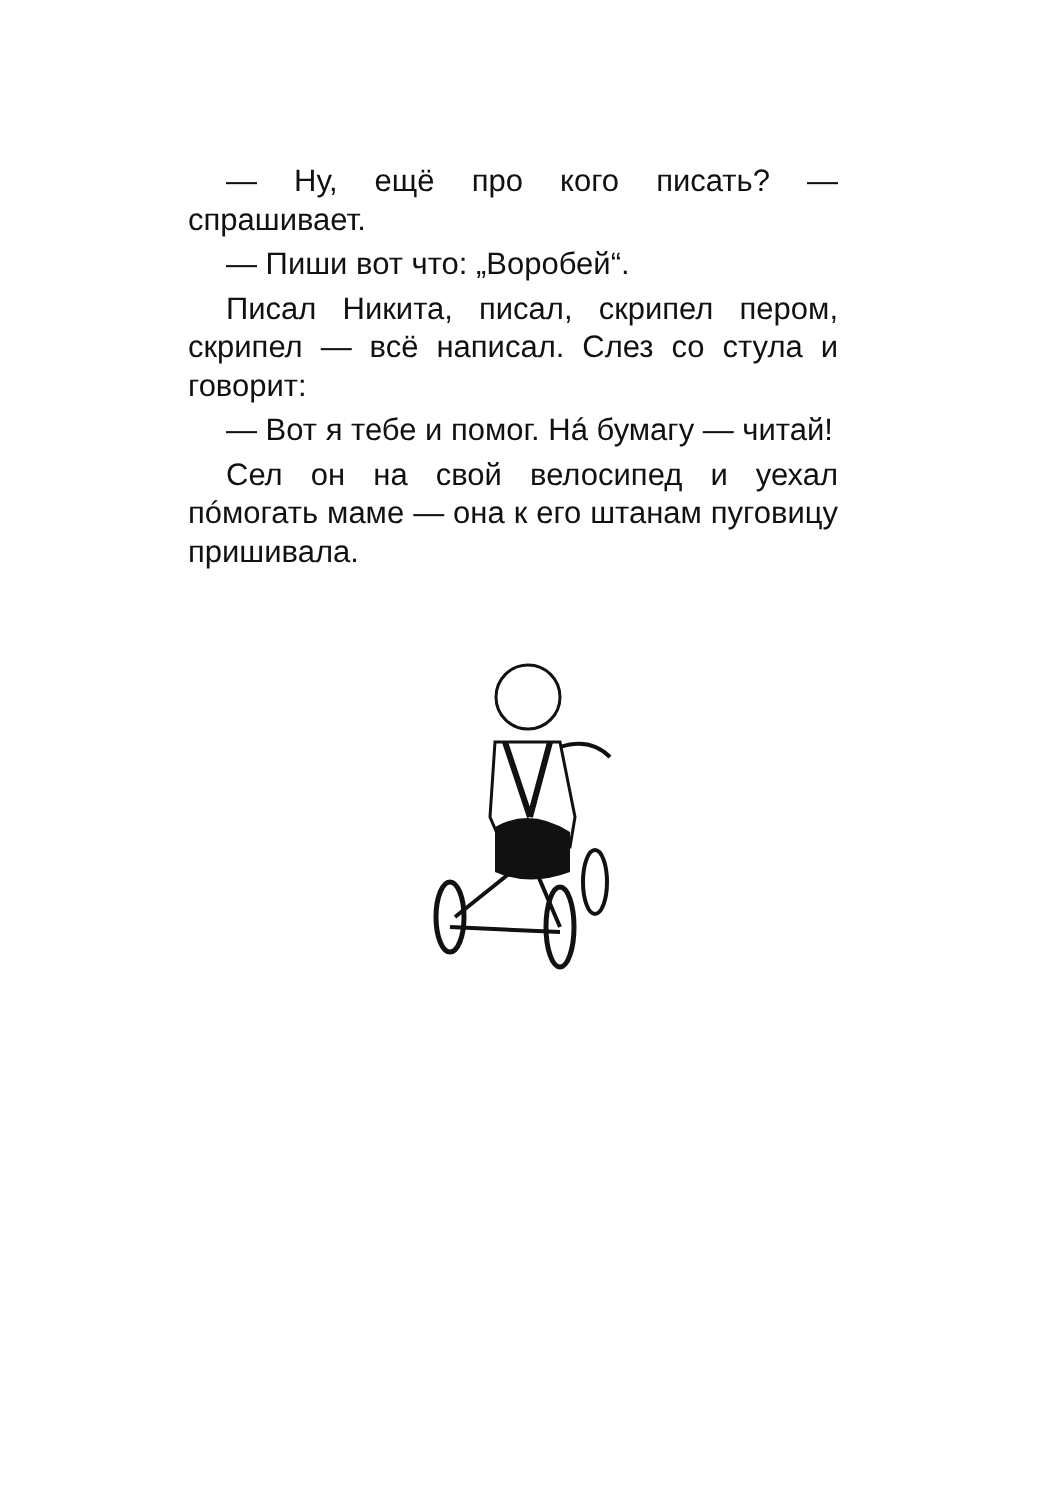— Ну, ещё про кого писать? — спрашивает.
— Пиши вот что: „Воробей“.
Писал Никита, писал, скрипел пером, скрипел — всё написал. Слез со стула и говорит:
— Вот я тебе и помог. Нá бумагу — читай!
Сел он на свой велосипед и уехал пóмогать маме — она к его штанам пуговицу пришивала.